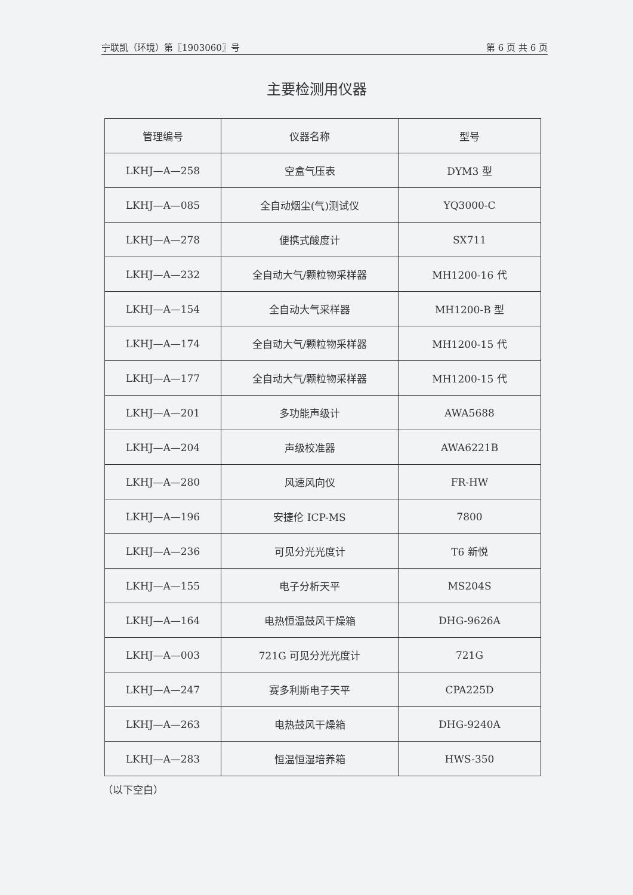宁联凯（环境）第〖1903060〗号 第 6 页 共 6 页
主要检测用仪器
| 管理编号 | 仪器名称 | 型号 |
| --- | --- | --- |
| LKHJ—A—258 | 空盒气压表 | DYM3 型 |
| LKHJ—A—085 | 全自动烟尘(气)测试仪 | YQ3000-C |
| LKHJ—A—278 | 便携式酸度计 | SX711 |
| LKHJ—A—232 | 全自动大气/颗粒物采样器 | MH1200-16 代 |
| LKHJ—A—154 | 全自动大气采样器 | MH1200-B 型 |
| LKHJ—A—174 | 全自动大气/颗粒物采样器 | MH1200-15 代 |
| LKHJ—A—177 | 全自动大气/颗粒物采样器 | MH1200-15 代 |
| LKHJ—A—201 | 多功能声级计 | AWA5688 |
| LKHJ—A—204 | 声级校准器 | AWA6221B |
| LKHJ—A—280 | 风速风向仪 | FR-HW |
| LKHJ—A—196 | 安捷伦 ICP-MS | 7800 |
| LKHJ—A—236 | 可见分光光度计 | T6 新悦 |
| LKHJ—A—155 | 电子分析天平 | MS204S |
| LKHJ—A—164 | 电热恒温鼓风干燥箱 | DHG-9626A |
| LKHJ—A—003 | 721G 可见分光光度计 | 721G |
| LKHJ—A—247 | 赛多利斯电子天平 | CPA225D |
| LKHJ—A—263 | 电热鼓风干燥箱 | DHG-9240A |
| LKHJ—A—283 | 恒温恒湿培养箱 | HWS-350 |
（以下空白）